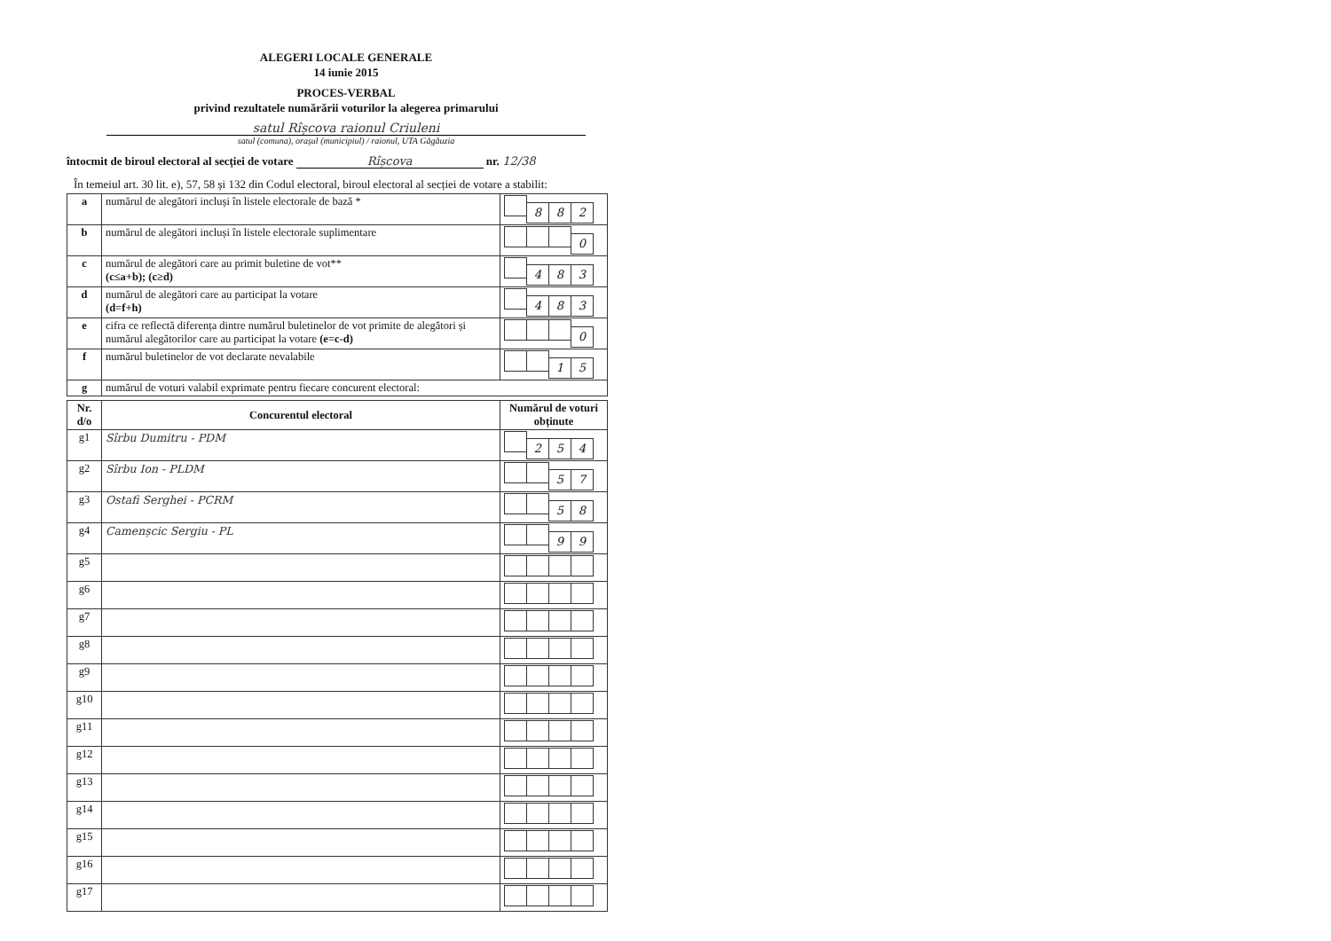ALEGERI LOCALE GENERALE
14 iunie 2015
PROCES-VERBAL
privind rezultatele numărării voturilor la alegerea primarului
satul Rîșcova raionul Criuleni
satul (comuna), orașul (municipiul) / raionul, UTA Găgăuzia
întocmit de biroul electoral al secției de votare Rîșcova nr. 12/38
În temeiul art. 30 lit. e), 57, 58 și 132 din Codul electoral, biroul electoral al secției de votare a stabilit:
| a | numărul de alegători incluși în listele electorale de bază * | 8 8 2 |
| b | numărul de alegători incluși în listele electorale suplimentare | 0 |
| c | numărul de alegători care au primit buletine de vot** (c≤a+b); (c≥d) | 4 8 3 |
| d | numărul de alegători care au participat la votare (d=f+h) | 4 8 3 |
| e | cifra ce reflectă diferența dintre numărul buletinelor de vot primite de alegători și numărul alegătorilor care au participat la votare (e=c-d) | 0 |
| f | numărul buletinelor de vot declarate nevalabile | 1 5 |
| g | numărul de voturi valabil exprimate pentru fiecare concurent electoral: | |
| Nr. d/o | Concurentul electoral | Numărul de voturi obținute |
| --- | --- | --- |
| g1 | Sîrbu Dumitru - PDM | 2 5 4 |
| g2 | Sîrbu Ion - PLDM | 5 7 |
| g3 | Ostafi Serghei - PCRM | 5 8 |
| g4 | Camenșcic Sergiu - PL | 9 9 |
| g5 | | |
| g6 | | |
| g7 | | |
| g8 | | |
| g9 | | |
| g10 | | |
| g11 | | |
| g12 | | |
| g13 | | |
| g14 | | |
| g15 | | |
| g16 | | |
| g17 | | |